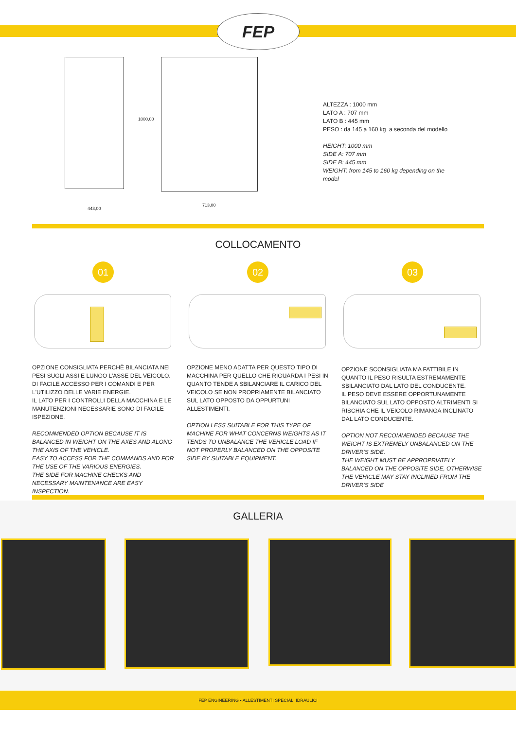FEP
443,00
1000,00
713,00
ALTEZZA : 1000 mm
LATO A : 707 mm
LATO B : 445 mm
PESO : da 145 a 160 kg a seconda del modello
HEIGHT: 1000 mm
SIDE A: 707 mm
SIDE B: 445 mm
WEIGHT: from 145 to 160 kg depending on the
model
COLLOCAMENTO
01 02 03
OPZIONE CONSIGLIATA PERCHÈ BILANCIATA NEI PESI SUGLI ASSI E LUNGO L'ASSE DEL VEICOLO. DI FACILE ACCESSO PER I COMANDI E PER L'UTILIZZO DELLE VARIE ENERGIE.
IL LATO PER I CONTROLLI DELLA MACCHINA E LE MANUTENZIONI NECESSARIE SONO DI FACILE ISPEZIONE.
RECOMMENDED OPTION BECAUSE IT IS BALANCED IN WEIGHT ON THE AXES AND ALONG THE AXIS OF THE VEHICLE.
EASY TO ACCESS FOR THE COMMANDS AND FOR THE USE OF THE VARIOUS ENERGIES.
THE SIDE FOR MACHINE CHECKS AND NECESSARY MAINTENANCE ARE EASY INSPECTION.
OPZIONE MENO ADATTA PER QUESTO TIPO DI MACCHINA PER QUELLO CHE RIGUARDA I PESI IN QUANTO TENDE A SBILANCIARE IL CARICO DEL VEICOLO SE NON PROPRIAMENTE BILANCIATO SUL LATO OPPOSTO DA OPPURTUNI ALLESTIMENTI.
OPTION LESS SUITABLE FOR THIS TYPE OF MACHINE FOR WHAT CONCERNS WEIGHTS AS IT TENDS TO UNBALANCE THE VEHICLE LOAD IF NOT PROPERLY BALANCED ON THE OPPOSITE SIDE BY SUITABLE EQUIPMENT.
OPZIONE SCONSIGLIATA MA FATTIBILE IN QUANTO IL PESO RISULTA ESTREMAMENTE SBILANCIATO DAL LATO DEL CONDUCENTE.
IL PESO DEVE ESSERE OPPORTUNAMENTE BILANCIATO SUL LATO OPPOSTO ALTRIMENTI SI RISCHIA CHE IL VEICOLO RIMANGA INCLINATO DAL LATO CONDUCENTE.
OPTION NOT RECOMMENDED BECAUSE THE WEIGHT IS EXTREMELY UNBALANCED ON THE DRIVER'S SIDE.
THE WEIGHT MUST BE APPROPRIATELY BALANCED ON THE OPPOSITE SIDE, OTHERWISE THE VEHICLE MAY STAY INCLINED FROM THE DRIVER'S SIDE
GALLERIA
FEP ENGINEERING • ALLESTIMENTI SPECIALI IDRAULICI